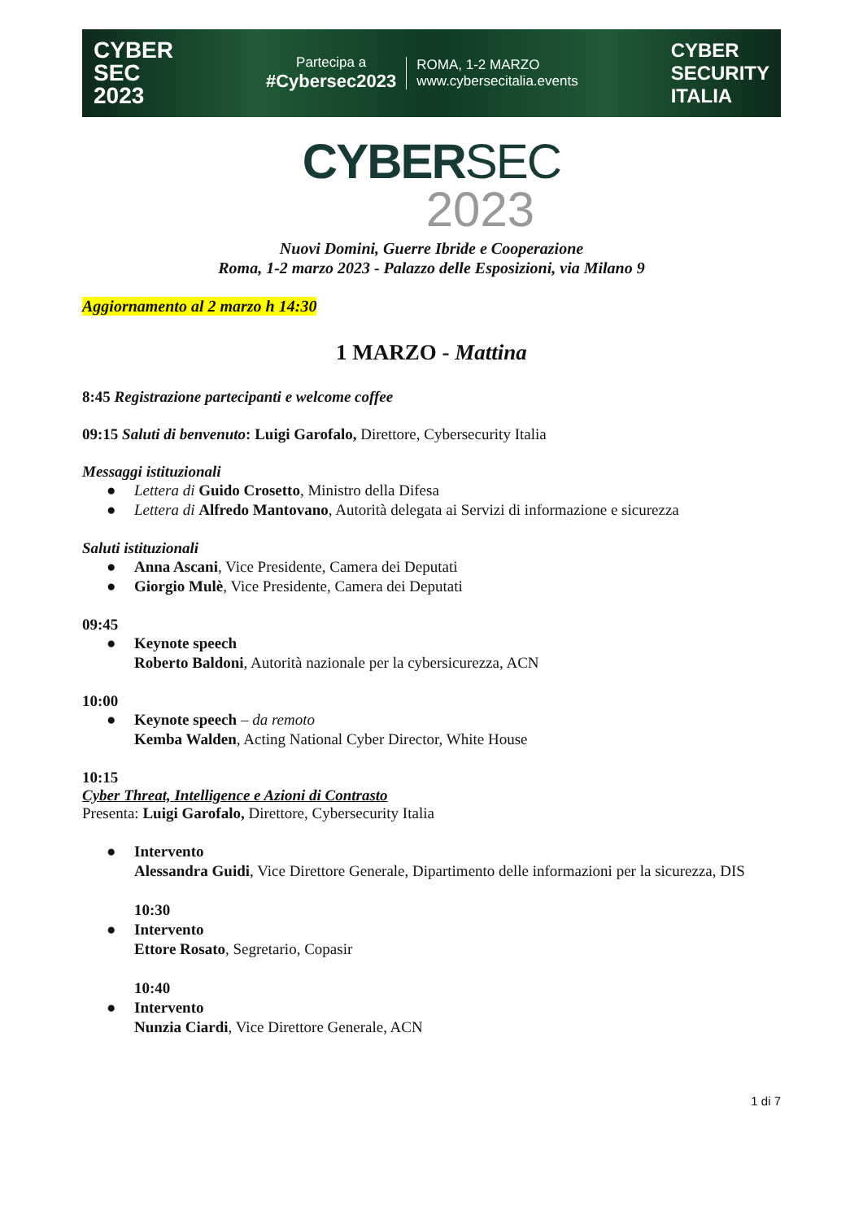CYBER
SEC
2023
Partecipa a
#Cybersec2023
ROMA, 1-2 MARZO
www.cybersecitalia.events
CYBER
SECURITY
ITALIA
CYBERSEC
2023
Nuovi Domini, Guerre Ibride e Cooperazione
Roma, 1-2 marzo 2023 - Palazzo delle Esposizioni, via Milano 9
Aggiornamento al 2 marzo h 14:30
1 MARZO - Mattina
8:45 Registrazione partecipanti e welcome coffee
09:15 Saluti di benvenuto: Luigi Garofalo, Direttore, Cybersecurity Italia
Messaggi istituzionali
● Lettera di Guido Crosetto, Ministro della Difesa
● Lettera di Alfredo Mantovano, Autorità delegata ai Servizi di informazione e sicurezza
Saluti istituzionali
● Anna Ascani, Vice Presidente, Camera dei Deputati
● Giorgio Mulè, Vice Presidente, Camera dei Deputati
09:45
● Keynote speech
Roberto Baldoni, Autorità nazionale per la cybersicurezza, ACN
10:00
● Keynote speech – da remoto
Kemba Walden, Acting National Cyber Director, White House
10:15
Cyber Threat, Intelligence e Azioni di Contrasto
Presenta: Luigi Garofalo, Direttore, Cybersecurity Italia
● Intervento
Alessandra Guidi, Vice Direttore Generale, Dipartimento delle informazioni per la sicurezza, DIS
10:30
● Intervento
Ettore Rosato, Segretario, Copasir
10:40
● Intervento
Nunzia Ciardi, Vice Direttore Generale, ACN
1 di 7